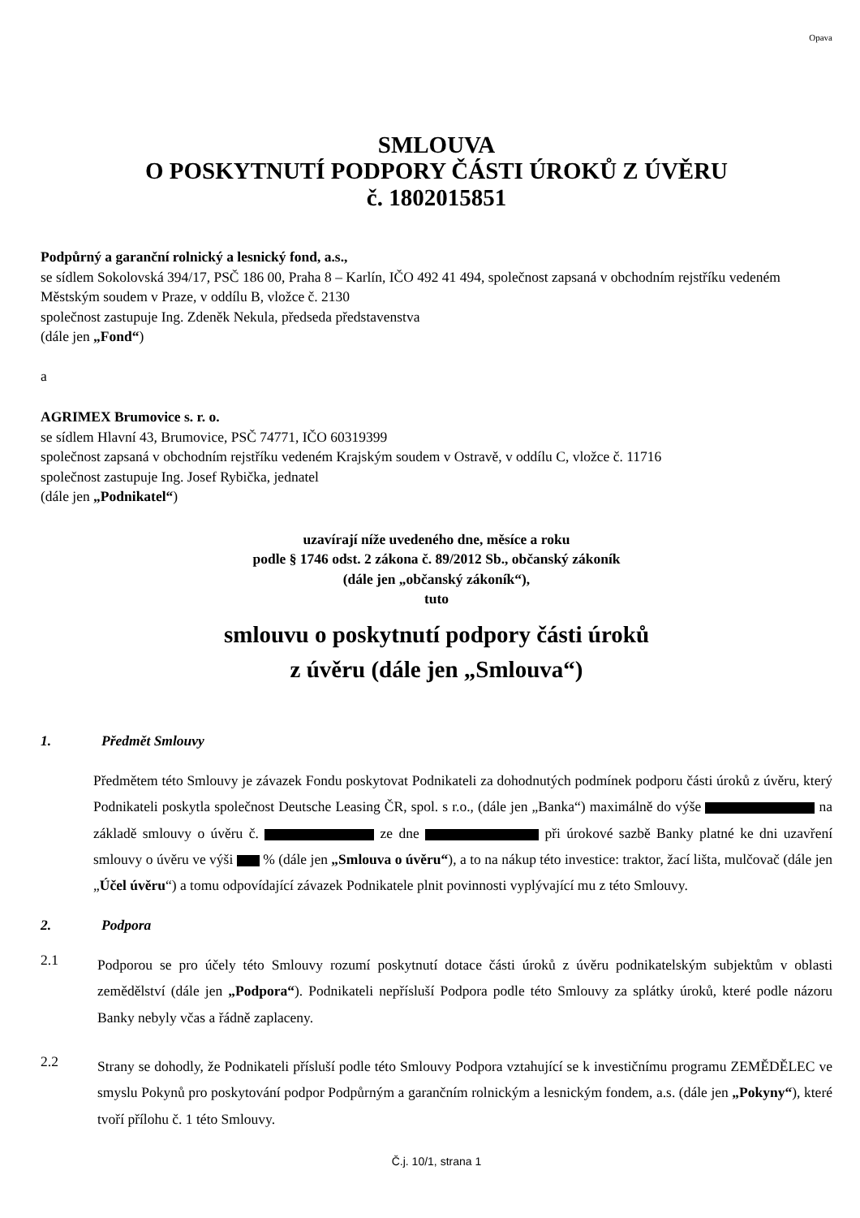Opava
SMLOUVA
O POSKYTNUTÍ PODPORY ČÁSTI ÚROKŮ Z ÚVĚRU
č. 1802015851
Podpůrný a garanční rolnický a lesnický fond, a.s.,
se sídlem Sokolovská 394/17, PSČ 186 00, Praha 8 – Karlín, IČO 492 41 494, společnost zapsaná v obchodním rejstříku vedeném Městským soudem v Praze, v oddílu B, vložce č. 2130
společnost zastupuje Ing. Zdeněk Nekula, předseda představenstva
(dále jen „Fond“)
a
AGRIMEX Brumovice s. r. o.
se sídlem Hlavní 43, Brumovice, PSČ 74771, IČO 60319399
společnost zapsaná v obchodním rejstříku vedeném Krajským soudem v Ostravě, v oddílu C, vložce č. 11716
společnost zastupuje Ing. Josef Rybička, jednatel
(dále jen „Podnikatel“)
uzavírají níže uvedeného dne, měsíce a roku
podle § 1746 odst. 2 zákona č. 89/2012 Sb., občanský zákoník
(dále jen „občanský zákoník“),
tuto
smlouvu o poskytnutí podpory části úroků
z úvěru (dále jen „Smlouva“)
1. Předmět Smlouvy
Předmětem této Smlouvy je závazek Fondu poskytovat Podnikateli za dohodnutých podmínek podporu části úroků z úvěru, který Podnikateli poskytla společnost Deutsche Leasing ČR, spol. s r.o., (dále jen „Banka“) maximálně do výše na základě smlouvy o úvěru č. ze dne při úrokové sazbě Banky platné ke dni uzavření smlouvy o úvěru ve výši % (dále jen „Smlouva o úvěru“), a to na nákup této investice: traktor, žací lišta, mulčovač (dále jen „Účel úvěru“) a tomu odpovídající závazek Podnikatele plnit povinnosti vyplývající mu z této Smlouvy.
2. Podpora
2.1
Podporou se pro účely této Smlouvy rozumí poskytnutí dotace části úroků z úvěru podnikatelským subjektům v oblasti zemědělství (dále jen „Podpora“). Podnikateli nepřísluší Podpora podle této Smlouvy za splátky úroků, které podle názoru Banky nebyly včas a řádně zaplaceny.
2.2
Strany se dohodly, že Podnikateli přísluší podle této Smlouvy Podpora vztahující se k investičnímu programu ZEMĚDĚLEC ve smyslu Pokynů pro poskytování podpor Podpůrným a garančním rolnickým a lesnickým fondem, a.s. (dále jen „Pokyny“), které tvoří přílohu č. 1 této Smlouvy.
Č.j. 10/1, strana 1